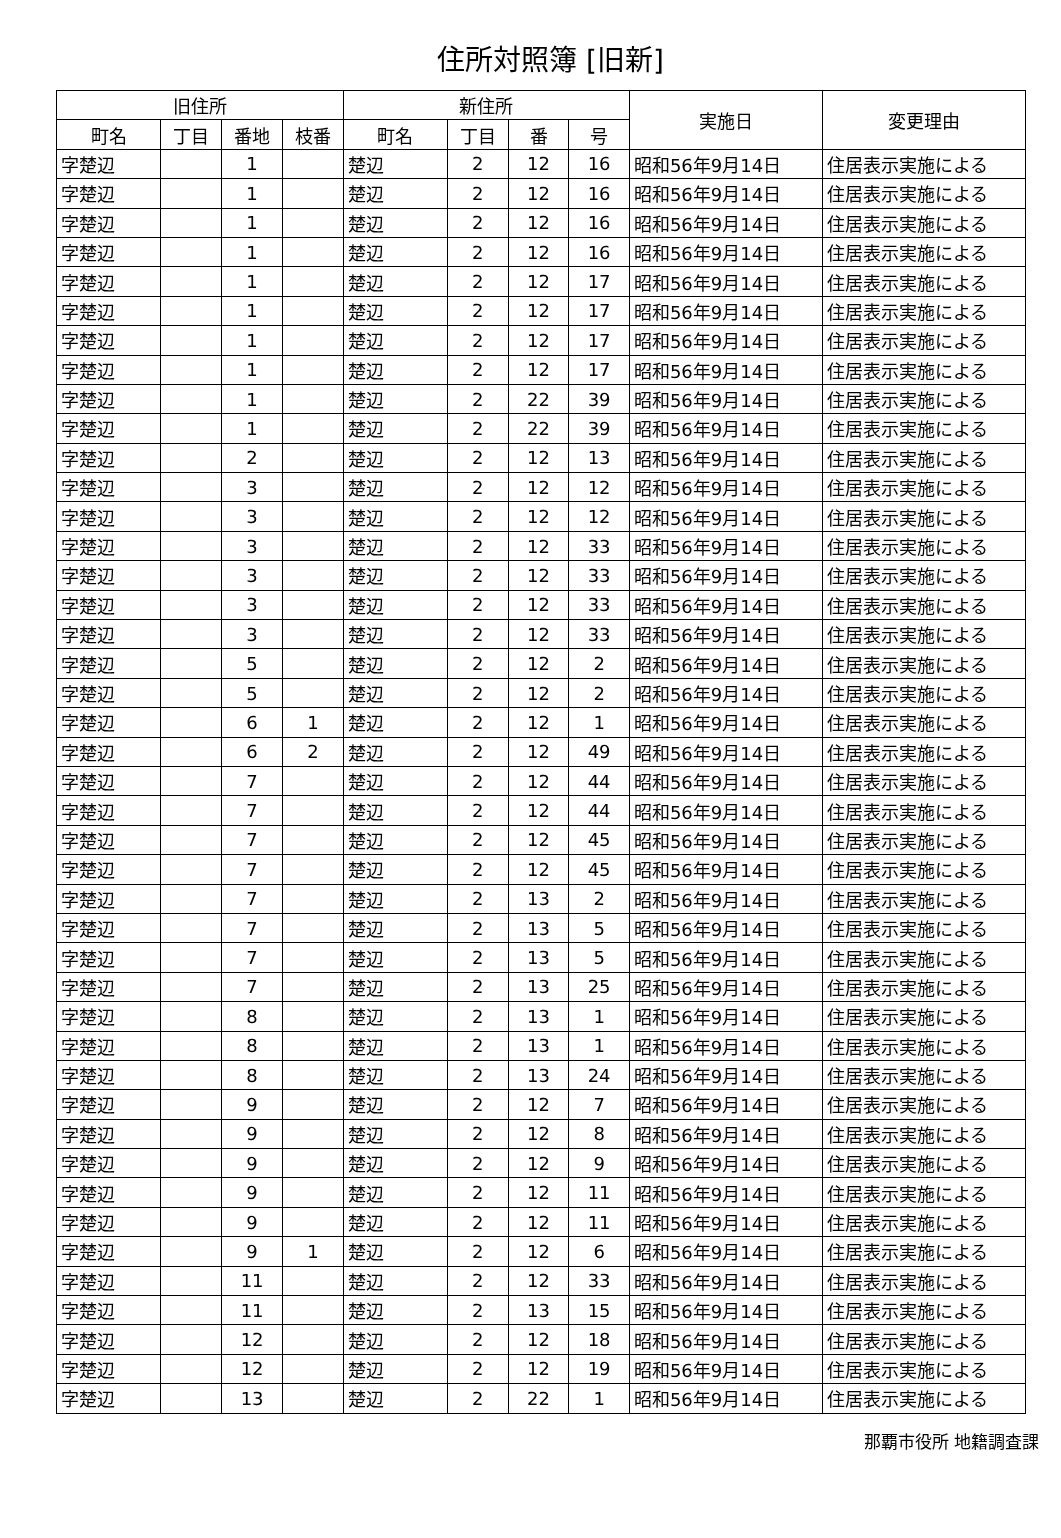住所対照簿 [旧新]
| 旧住所 | | | | 新住所 | | | | 実施日 | 変更理由 |
| --- | --- | --- | --- | --- | --- | --- | --- | --- | --- |
| 町名 | 丁目 | 番地 | 枝番 | 町名 | 丁目 | 番 | 号 | | |
| 字楚辺 | | 1 | | 楚辺 | 2 | 12 | 16 | 昭和56年9月14日 | 住居表示実施による |
| 字楚辺 | | 1 | | 楚辺 | 2 | 12 | 16 | 昭和56年9月14日 | 住居表示実施による |
| 字楚辺 | | 1 | | 楚辺 | 2 | 12 | 16 | 昭和56年9月14日 | 住居表示実施による |
| 字楚辺 | | 1 | | 楚辺 | 2 | 12 | 16 | 昭和56年9月14日 | 住居表示実施による |
| 字楚辺 | | 1 | | 楚辺 | 2 | 12 | 17 | 昭和56年9月14日 | 住居表示実施による |
| 字楚辺 | | 1 | | 楚辺 | 2 | 12 | 17 | 昭和56年9月14日 | 住居表示実施による |
| 字楚辺 | | 1 | | 楚辺 | 2 | 12 | 17 | 昭和56年9月14日 | 住居表示実施による |
| 字楚辺 | | 1 | | 楚辺 | 2 | 12 | 17 | 昭和56年9月14日 | 住居表示実施による |
| 字楚辺 | | 1 | | 楚辺 | 2 | 22 | 39 | 昭和56年9月14日 | 住居表示実施による |
| 字楚辺 | | 1 | | 楚辺 | 2 | 22 | 39 | 昭和56年9月14日 | 住居表示実施による |
| 字楚辺 | | 2 | | 楚辺 | 2 | 12 | 13 | 昭和56年9月14日 | 住居表示実施による |
| 字楚辺 | | 3 | | 楚辺 | 2 | 12 | 12 | 昭和56年9月14日 | 住居表示実施による |
| 字楚辺 | | 3 | | 楚辺 | 2 | 12 | 12 | 昭和56年9月14日 | 住居表示実施による |
| 字楚辺 | | 3 | | 楚辺 | 2 | 12 | 33 | 昭和56年9月14日 | 住居表示実施による |
| 字楚辺 | | 3 | | 楚辺 | 2 | 12 | 33 | 昭和56年9月14日 | 住居表示実施による |
| 字楚辺 | | 3 | | 楚辺 | 2 | 12 | 33 | 昭和56年9月14日 | 住居表示実施による |
| 字楚辺 | | 3 | | 楚辺 | 2 | 12 | 33 | 昭和56年9月14日 | 住居表示実施による |
| 字楚辺 | | 5 | | 楚辺 | 2 | 12 | 2 | 昭和56年9月14日 | 住居表示実施による |
| 字楚辺 | | 5 | | 楚辺 | 2 | 12 | 2 | 昭和56年9月14日 | 住居表示実施による |
| 字楚辺 | | 6 | 1 | 楚辺 | 2 | 12 | 1 | 昭和56年9月14日 | 住居表示実施による |
| 字楚辺 | | 6 | 2 | 楚辺 | 2 | 12 | 49 | 昭和56年9月14日 | 住居表示実施による |
| 字楚辺 | | 7 | | 楚辺 | 2 | 12 | 44 | 昭和56年9月14日 | 住居表示実施による |
| 字楚辺 | | 7 | | 楚辺 | 2 | 12 | 44 | 昭和56年9月14日 | 住居表示実施による |
| 字楚辺 | | 7 | | 楚辺 | 2 | 12 | 45 | 昭和56年9月14日 | 住居表示実施による |
| 字楚辺 | | 7 | | 楚辺 | 2 | 12 | 45 | 昭和56年9月14日 | 住居表示実施による |
| 字楚辺 | | 7 | | 楚辺 | 2 | 13 | 2 | 昭和56年9月14日 | 住居表示実施による |
| 字楚辺 | | 7 | | 楚辺 | 2 | 13 | 5 | 昭和56年9月14日 | 住居表示実施による |
| 字楚辺 | | 7 | | 楚辺 | 2 | 13 | 5 | 昭和56年9月14日 | 住居表示実施による |
| 字楚辺 | | 7 | | 楚辺 | 2 | 13 | 25 | 昭和56年9月14日 | 住居表示実施による |
| 字楚辺 | | 8 | | 楚辺 | 2 | 13 | 1 | 昭和56年9月14日 | 住居表示実施による |
| 字楚辺 | | 8 | | 楚辺 | 2 | 13 | 1 | 昭和56年9月14日 | 住居表示実施による |
| 字楚辺 | | 8 | | 楚辺 | 2 | 13 | 24 | 昭和56年9月14日 | 住居表示実施による |
| 字楚辺 | | 9 | | 楚辺 | 2 | 12 | 7 | 昭和56年9月14日 | 住居表示実施による |
| 字楚辺 | | 9 | | 楚辺 | 2 | 12 | 8 | 昭和56年9月14日 | 住居表示実施による |
| 字楚辺 | | 9 | | 楚辺 | 2 | 12 | 9 | 昭和56年9月14日 | 住居表示実施による |
| 字楚辺 | | 9 | | 楚辺 | 2 | 12 | 11 | 昭和56年9月14日 | 住居表示実施による |
| 字楚辺 | | 9 | | 楚辺 | 2 | 12 | 11 | 昭和56年9月14日 | 住居表示実施による |
| 字楚辺 | | 9 | 1 | 楚辺 | 2 | 12 | 6 | 昭和56年9月14日 | 住居表示実施による |
| 字楚辺 | | 11 | | 楚辺 | 2 | 12 | 33 | 昭和56年9月14日 | 住居表示実施による |
| 字楚辺 | | 11 | | 楚辺 | 2 | 13 | 15 | 昭和56年9月14日 | 住居表示実施による |
| 字楚辺 | | 12 | | 楚辺 | 2 | 12 | 18 | 昭和56年9月14日 | 住居表示実施による |
| 字楚辺 | | 12 | | 楚辺 | 2 | 12 | 19 | 昭和56年9月14日 | 住居表示実施による |
| 字楚辺 | | 13 | | 楚辺 | 2 | 22 | 1 | 昭和56年9月14日 | 住居表示実施による |
那覇市役所 地籍調査課